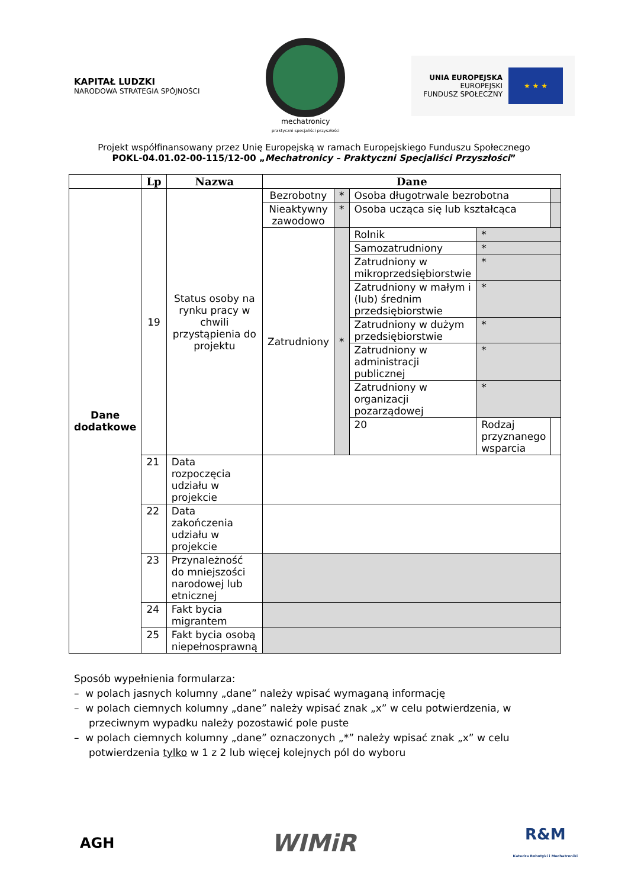KAPITAŁ LUDZKI
NARODOWA STRATEGIA SPÓJNOŚCI
mechatronicy
praktyczni specjaliści przyszłości
UNIA EUROPEJSKA
EUROPEJSKI
FUNDUSZ SPOŁECZNY
★ ★ ★
Projekt współfinansowany przez Unię Europejską w ramach Europejskiego Funduszu Społecznego
POKL-04.01.02-00-115/12-00 „Mechatronicy – Praktyczni Specjaliści Przyszłości”
| | Lp | Nazwa | Dane | | | | |
| --- | --- | --- | --- | --- | --- | --- | --- |
| Dane dodatkowe | 19 | Status osoby na rynku pracy w chwili przystąpienia do projektu | Bezrobotny | * | Osoba długotrwale bezrobotna | | |
| | | | Nieaktywny zawodowo | * | Osoba ucząca się lub kształcąca | | |
| | | | Zatrudniony | * | Rolnik | * | |
| | | | | | Samozatrudniony | * | |
| | | | | | Zatrudniony w mikroprzedsiębiorstwie | * | |
| | | | | | Zatrudniony w małym i (lub) średnim przedsiębiorstwie | * | |
| | | | | | Zatrudniony w dużym przedsiębiorstwie | * | |
| | | | | | Zatrudniony w administracji publicznej | * | |
| | | | | | Zatrudniony w organizacji pozarządowej | * | |
| | | | | | 20 | Rodzaj przyznanego wsparcia | |
| | 21 | Data rozpoczęcia udziału w projekcie | | | | | |
| | 22 | Data zakończenia udziału w projekcie | | | | | |
| | 23 | Przynależność do mniejszości narodowej lub etnicznej | | | | | |
| | 24 | Fakt bycia migrantem | | | | | |
| | 25 | Fakt bycia osobą niepełnosprawną | | | | | |
Sposób wypełnienia formularza:
– w polach jasnych kolumny „dane” należy wpisać wymaganą informację
– w polach ciemnych kolumny „dane” należy wpisać znak „x” w celu potwierdzenia, w przeciwnym wypadku należy pozostawić pole puste
– w polach ciemnych kolumny „dane” oznaczonych „*” należy wpisać znak „x” w celu potwierdzenia tylko w 1 z 2 lub więcej kolejnych pól do wyboru
AGH
WIMiR
R&M
Katedra Robotyki i Mechatroniki